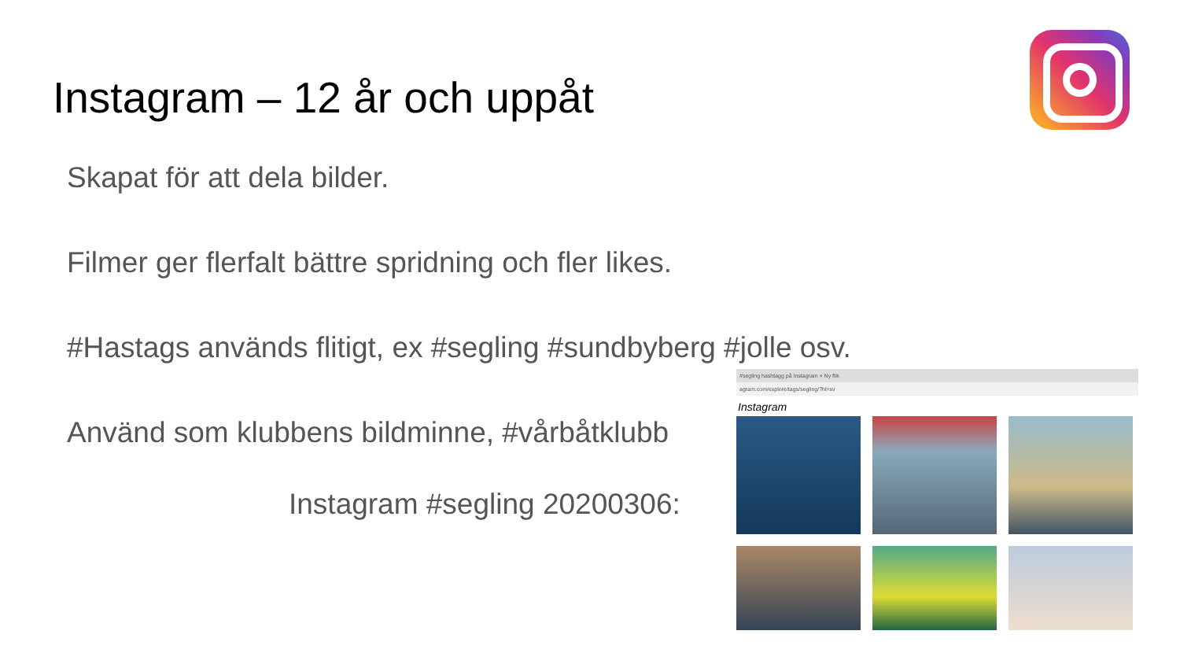Instagram – 12 år och uppåt
Skapat för att dela bilder.
Filmer ger flerfalt bättre spridning och fler likes.
#Hastags används flitigt, ex #segling #sundbyberg #jolle osv.
Använd som klubbens bildminne, #vårbåtklubb
Instagram #segling 20200306:
#segling hashtagg på Instagram × Ny flik
agram.com/explore/tags/segling/?hl=sv
Instagram